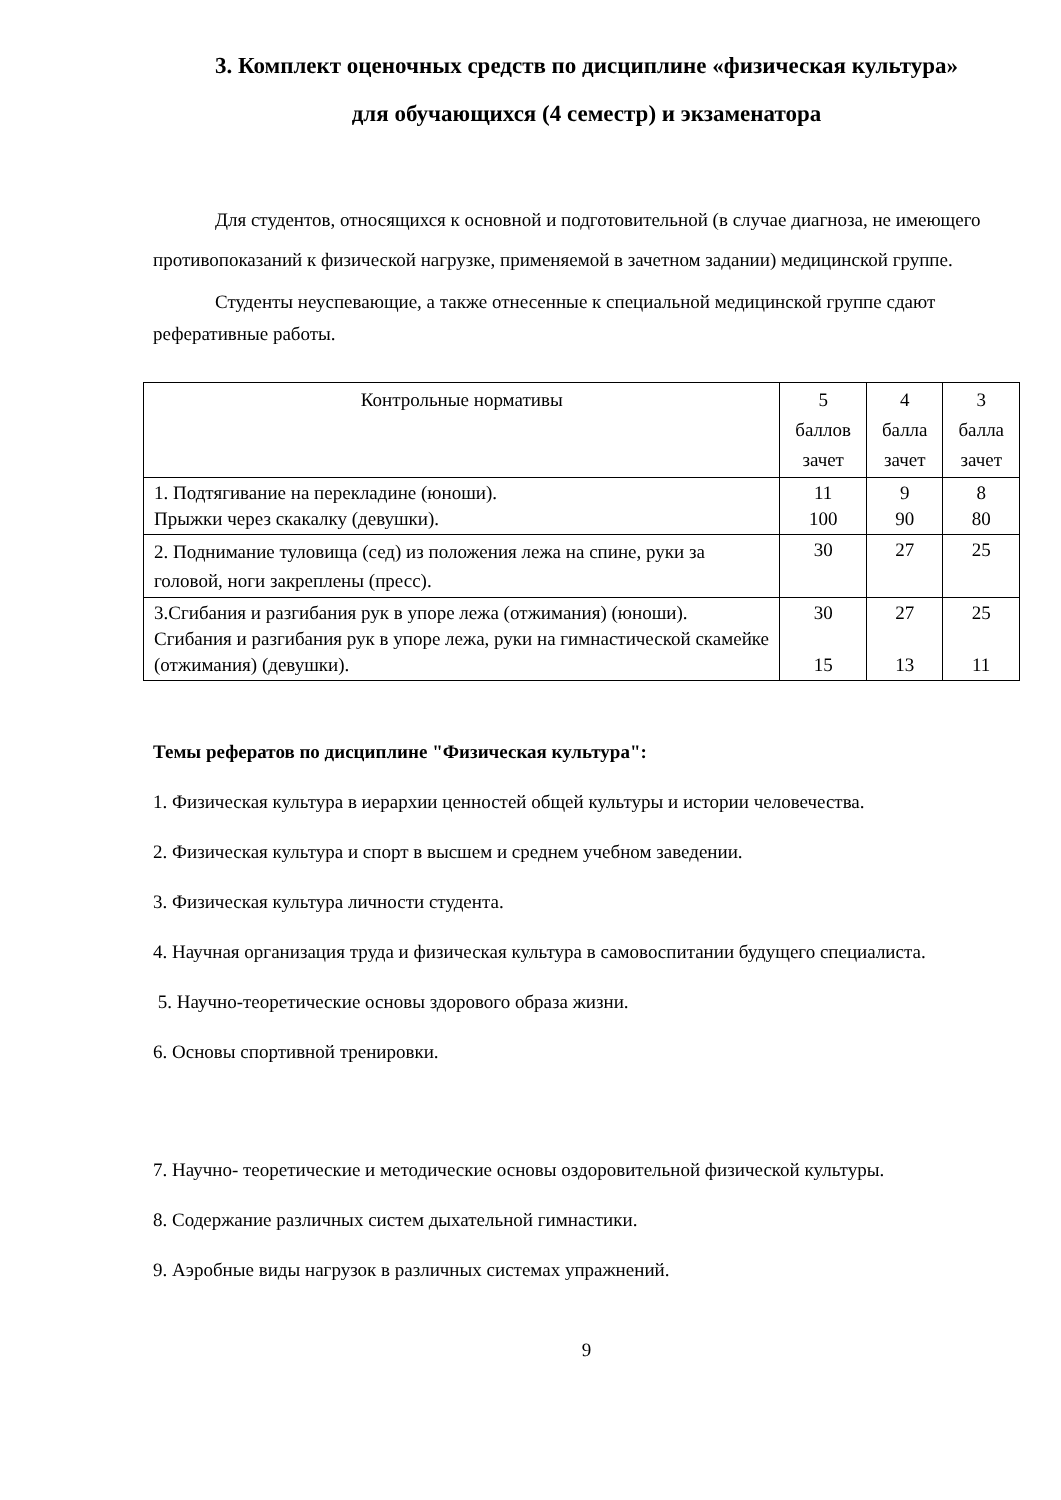3. Комплект оценочных средств по дисциплине «физическая культура»
для обучающихся (4 семестр) и экзаменатора
Для студентов, относящихся к основной и подготовительной (в случае диагноза, не имеющего противопоказаний к физической нагрузке, применяемой в зачетном задании) медицинской группе.
Студенты неуспевающие, а также отнесенные к специальной медицинской группе сдают реферативные работы.
| Контрольные нормативы | 5 баллов зачет | 4 балла зачет | 3 балла зачет |
| 1. Подтягивание на перекладине (юноши). Прыжки через скакалку (девушки). | 11 100 | 9 90 | 8 80 |
| 2. Поднимание туловища (сед) из положения лежа на спине, руки за головой, ноги закреплены (пресс). | 30 | 27 | 25 |
| 3.Сгибания и разгибания рук в упоре лежа (отжимания) (юноши). Сгибания и разгибания рук в упоре лежа, руки на гимнастической скамейке (отжимания) (девушки). | 30 15 | 27 13 | 25 11 |
Темы рефератов по дисциплине "Физическая культура":
1. Физическая культура в иерархии ценностей общей культуры и истории человечества.
2. Физическая культура и спорт в высшем и среднем учебном заведении.
3. Физическая культура личности студента.
4. Научная организация труда и физическая культура в самовоспитании будущего специалиста.
5. Научно-теоретические основы здорового образа жизни.
6. Основы спортивной тренировки.
7. Научно- теоретические и методические основы оздоровительной физической культуры.
8. Содержание различных систем дыхательной гимнастики.
9. Аэробные виды нагрузок в различных системах упражнений.
9